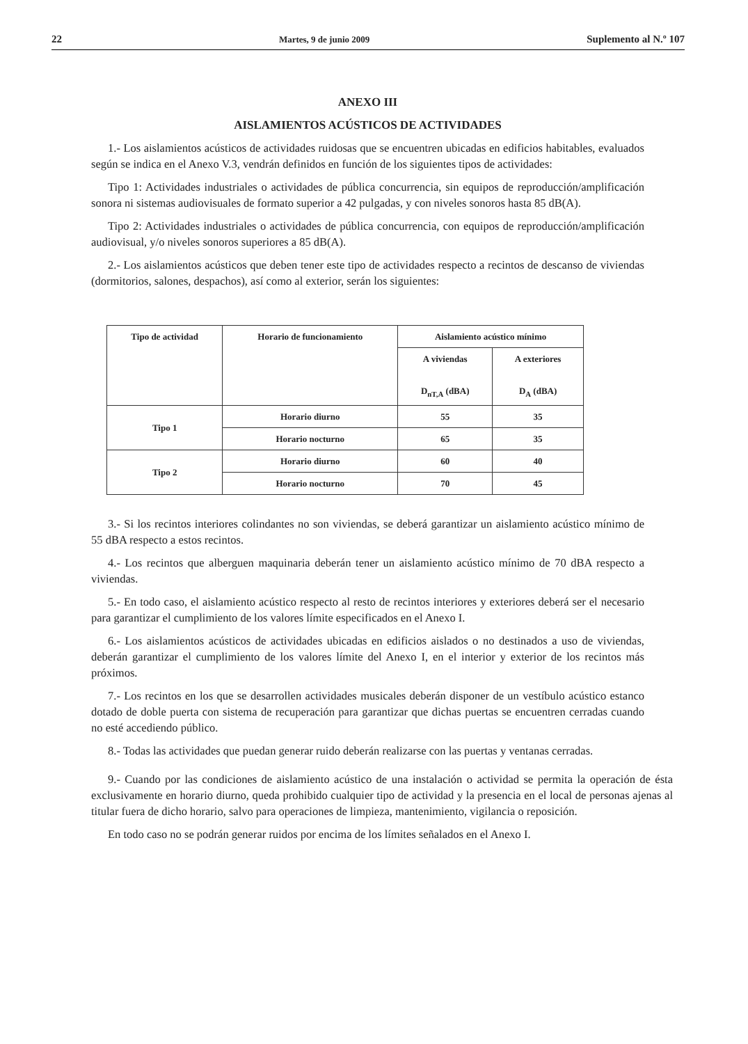22 Martes, 9 de junio 2009 Suplemento al N.º 107
ANEXO III
AISLAMIENTOS ACÚSTICOS DE ACTIVIDADES
1.- Los aislamientos acústicos de actividades ruidosas que se encuentren ubicadas en edificios habitables, evaluados según se indica en el Anexo V.3, vendrán definidos en función de los siguientes tipos de actividades:
Tipo 1: Actividades industriales o actividades de pública concurrencia, sin equipos de reproducción/amplificación sonora ni sistemas audiovisuales de formato superior a 42 pulgadas, y con niveles sonoros hasta 85 dB(A).
Tipo 2: Actividades industriales o actividades de pública concurrencia, con equipos de reproducción/amplificación audiovisual, y/o niveles sonoros superiores a 85 dB(A).
2.- Los aislamientos acústicos que deben tener este tipo de actividades respecto a recintos de descanso de viviendas (dormitorios, salones, despachos), así como al exterior, serán los siguientes:
| Tipo de actividad | Horario de funcionamiento | Aislamiento acústico mínimo | |
| --- | --- | --- | --- |
| | | A viviendas D<sub>nT,A</sub> (dBA) | A exteriores D<sub>A</sub> (dBA) |
| Tipo 1 | Horario diurno | 55 | 35 |
| | Horario nocturno | 65 | 35 |
| Tipo 2 | Horario diurno | 60 | 40 |
| | Horario nocturno | 70 | 45 |
3.- Si los recintos interiores colindantes no son viviendas, se deberá garantizar un aislamiento acústico mínimo de 55 dBA respecto a estos recintos.
4.- Los recintos que alberguen maquinaria deberán tener un aislamiento acústico mínimo de 70 dBA respecto a viviendas.
5.- En todo caso, el aislamiento acústico respecto al resto de recintos interiores y exteriores deberá ser el necesario para garantizar el cumplimiento de los valores límite especificados en el Anexo I.
6.- Los aislamientos acústicos de actividades ubicadas en edificios aislados o no destinados a uso de viviendas, deberán garantizar el cumplimiento de los valores límite del Anexo I, en el interior y exterior de los recintos más próximos.
7.- Los recintos en los que se desarrollen actividades musicales deberán disponer de un vestíbulo acústico estanco dotado de doble puerta con sistema de recuperación para garantizar que dichas puertas se encuentren cerradas cuando no esté accediendo público.
8.- Todas las actividades que puedan generar ruido deberán realizarse con las puertas y ventanas cerradas.
9.- Cuando por las condiciones de aislamiento acústico de una instalación o actividad se permita la operación de ésta exclusivamente en horario diurno, queda prohibido cualquier tipo de actividad y la presencia en el local de personas ajenas al titular fuera de dicho horario, salvo para operaciones de limpieza, mantenimiento, vigilancia o reposición.
En todo caso no se podrán generar ruidos por encima de los límites señalados en el Anexo I.